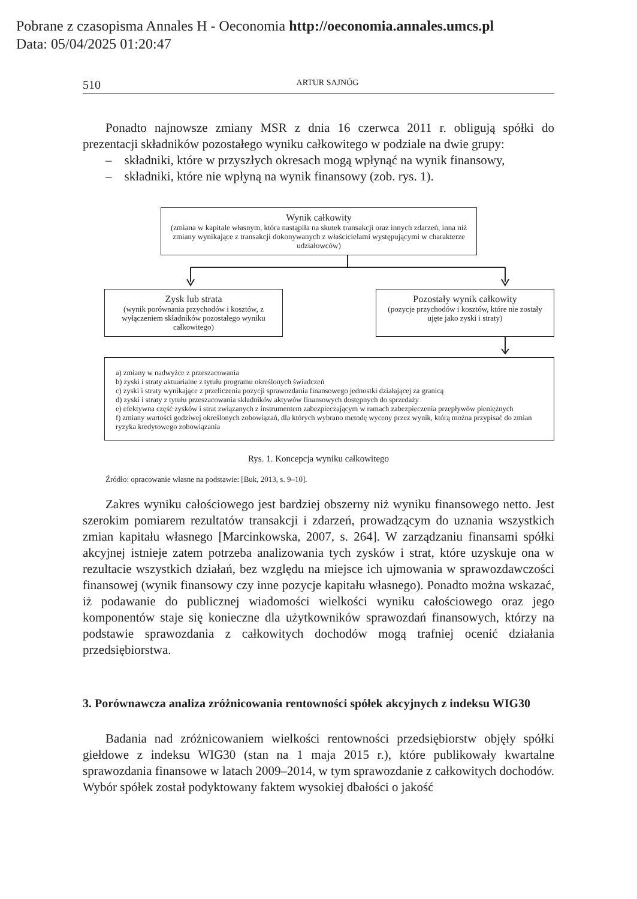Pobrane z czasopisma Annales H - Oeconomia http://oeconomia.annales.umcs.pl
Data: 05/04/2025 01:20:47
510 ARTUR SAJNÓG
Ponadto najnowsze zmiany MSR z dnia 16 czerwca 2011 r. obligują spółki do prezentacji składników pozostałego wyniku całkowitego w podziale na dwie grupy:
– składniki, które w przyszłych okresach mogą wpłynąć na wynik finansowy,
– składniki, które nie wpłyną na wynik finansowy (zob. rys. 1).
Wynik całkowity
(zmiana w kapitale własnym, która nastąpiła na skutek transakcji oraz innych zdarzeń, inna niż zmiany wynikające z transakcji dokonywanych z właścicielami występującymi w charakterze udziałowców)
Zysk lub strata
(wynik porównania przychodów i kosztów, z wyłączeniem składników pozostałego wyniku całkowitego)
Pozostały wynik całkowity
(pozycje przychodów i kosztów, które nie zostały ujęte jako zyski i straty)
a) zmiany w nadwyżce z przeszacowania
b) zyski i straty aktuarialne z tytułu programu określonych świadczeń
c) zyski i straty wynikające z przeliczenia pozycji sprawozdania finansowego jednostki działającej za granicą
d) zyski i straty z tytułu przeszacowania składników aktywów finansowych dostępnych do sprzedaży
e) efektywna część zysków i strat związanych z instrumentem zabezpieczającym w ramach zabezpieczenia przepływów pieniężnych
f) zmiany wartości godziwej określonych zobowiązań, dla których wybrano metodę wyceny przez wynik, którą można przypisać do zmian ryzyka kredytowego zobowiązania
Rys. 1. Koncepcja wyniku całkowitego
Źródło: opracowanie własne na podstawie: [Buk, 2013, s. 9–10].
Zakres wyniku całościowego jest bardziej obszerny niż wyniku finansowego netto. Jest szerokim pomiarem rezultatów transakcji i zdarzeń, prowadzącym do uznania wszystkich zmian kapitału własnego [Marcinkowska, 2007, s. 264]. W zarządzaniu finansami spółki akcyjnej istnieje zatem potrzeba analizowania tych zysków i strat, które uzyskuje ona w rezultacie wszystkich działań, bez względu na miejsce ich ujmowania w sprawozdawczości finansowej (wynik finansowy czy inne pozycje kapitału własnego). Ponadto można wskazać, iż podawanie do publicznej wiadomości wielkości wyniku całościowego oraz jego komponentów staje się konieczne dla użytkowników sprawozdań finansowych, którzy na podstawie sprawozdania z całkowitych dochodów mogą trafniej ocenić działania przedsiębiorstwa.
3. Porównawcza analiza zróżnicowania rentowności spółek akcyjnych z indeksu WIG30
Badania nad zróżnicowaniem wielkości rentowności przedsiębiorstw objęły spółki giełdowe z indeksu WIG30 (stan na 1 maja 2015 r.), które publikowały kwartalne sprawozdania finansowe w latach 2009–2014, w tym sprawozdanie z całkowitych dochodów. Wybór spółek został podyktowany faktem wysokiej dbałości o jakość